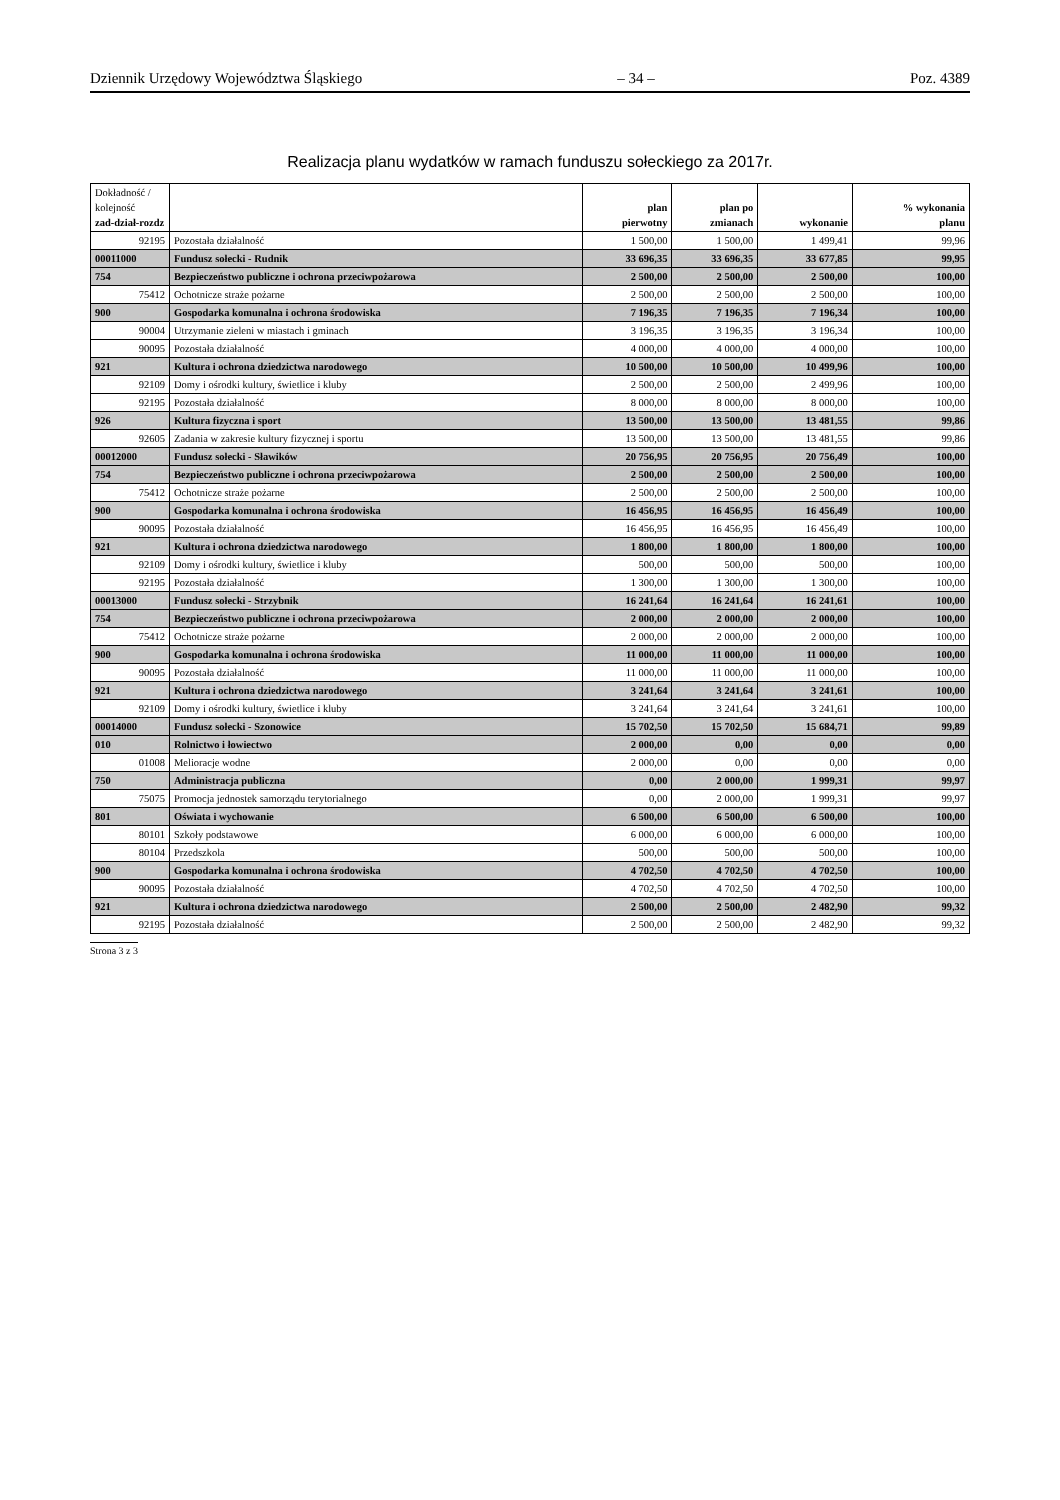Dziennik Urzędowy Województwa Śląskiego – 34 – Poz. 4389
Realizacja planu wydatków w ramach funduszu sołeckiego za 2017r.
| Dokładność / kolejność zad-dział-rozdz | | plan pierwotny | plan po zmianach | wykonanie | % wykonania planu |
| --- | --- | --- | --- | --- | --- |
| 92195 | Pozostała działalność | 1 500,00 | 1 500,00 | 1 499,41 | 99,96 |
| 00011000 | Fundusz sołecki - Rudnik | 33 696,35 | 33 696,35 | 33 677,85 | 99,95 |
| 754 | Bezpieczeństwo publiczne i ochrona przeciwpożarowa | 2 500,00 | 2 500,00 | 2 500,00 | 100,00 |
| 75412 | Ochotnicze straże pożarne | 2 500,00 | 2 500,00 | 2 500,00 | 100,00 |
| 900 | Gospodarka komunalna i ochrona środowiska | 7 196,35 | 7 196,35 | 7 196,34 | 100,00 |
| 90004 | Utrzymanie zieleni w miastach i gminach | 3 196,35 | 3 196,35 | 3 196,34 | 100,00 |
| 90095 | Pozostała działalność | 4 000,00 | 4 000,00 | 4 000,00 | 100,00 |
| 921 | Kultura i ochrona dziedzictwa narodowego | 10 500,00 | 10 500,00 | 10 499,96 | 100,00 |
| 92109 | Domy i ośrodki kultury, świetlice i kluby | 2 500,00 | 2 500,00 | 2 499,96 | 100,00 |
| 92195 | Pozostała działalność | 8 000,00 | 8 000,00 | 8 000,00 | 100,00 |
| 926 | Kultura fizyczna i sport | 13 500,00 | 13 500,00 | 13 481,55 | 99,86 |
| 92605 | Zadania w zakresie kultury fizycznej i sportu | 13 500,00 | 13 500,00 | 13 481,55 | 99,86 |
| 00012000 | Fundusz sołecki - Sławików | 20 756,95 | 20 756,95 | 20 756,49 | 100,00 |
| 754 | Bezpieczeństwo publiczne i ochrona przeciwpożarowa | 2 500,00 | 2 500,00 | 2 500,00 | 100,00 |
| 75412 | Ochotnicze straże pożarne | 2 500,00 | 2 500,00 | 2 500,00 | 100,00 |
| 900 | Gospodarka komunalna i ochrona środowiska | 16 456,95 | 16 456,95 | 16 456,49 | 100,00 |
| 90095 | Pozostała działalność | 16 456,95 | 16 456,95 | 16 456,49 | 100,00 |
| 921 | Kultura i ochrona dziedzictwa narodowego | 1 800,00 | 1 800,00 | 1 800,00 | 100,00 |
| 92109 | Domy i ośrodki kultury, świetlice i kluby | 500,00 | 500,00 | 500,00 | 100,00 |
| 92195 | Pozostała działalność | 1 300,00 | 1 300,00 | 1 300,00 | 100,00 |
| 00013000 | Fundusz sołecki - Strzybnik | 16 241,64 | 16 241,64 | 16 241,61 | 100,00 |
| 754 | Bezpieczeństwo publiczne i ochrona przeciwpożarowa | 2 000,00 | 2 000,00 | 2 000,00 | 100,00 |
| 75412 | Ochotnicze straże pożarne | 2 000,00 | 2 000,00 | 2 000,00 | 100,00 |
| 900 | Gospodarka komunalna i ochrona środowiska | 11 000,00 | 11 000,00 | 11 000,00 | 100,00 |
| 90095 | Pozostała działalność | 11 000,00 | 11 000,00 | 11 000,00 | 100,00 |
| 921 | Kultura i ochrona dziedzictwa narodowego | 3 241,64 | 3 241,64 | 3 241,61 | 100,00 |
| 92109 | Domy i ośrodki kultury, świetlice i kluby | 3 241,64 | 3 241,64 | 3 241,61 | 100,00 |
| 00014000 | Fundusz sołecki - Szonowice | 15 702,50 | 15 702,50 | 15 684,71 | 99,89 |
| 010 | Rolnictwo i łowiectwo | 2 000,00 | 0,00 | 0,00 | 0,00 |
| 01008 | Melioracje wodne | 2 000,00 | 0,00 | 0,00 | 0,00 |
| 750 | Administracja publiczna | 0,00 | 2 000,00 | 1 999,31 | 99,97 |
| 75075 | Promocja jednostek samorządu terytorialnego | 0,00 | 2 000,00 | 1 999,31 | 99,97 |
| 801 | Oświata i wychowanie | 6 500,00 | 6 500,00 | 6 500,00 | 100,00 |
| 80101 | Szkoły podstawowe | 6 000,00 | 6 000,00 | 6 000,00 | 100,00 |
| 80104 | Przedszkola | 500,00 | 500,00 | 500,00 | 100,00 |
| 900 | Gospodarka komunalna i ochrona środowiska | 4 702,50 | 4 702,50 | 4 702,50 | 100,00 |
| 90095 | Pozostała działalność | 4 702,50 | 4 702,50 | 4 702,50 | 100,00 |
| 921 | Kultura i ochrona dziedzictwa narodowego | 2 500,00 | 2 500,00 | 2 482,90 | 99,32 |
| 92195 | Pozostała działalność | 2 500,00 | 2 500,00 | 2 482,90 | 99,32 |
Strona 3 z 3